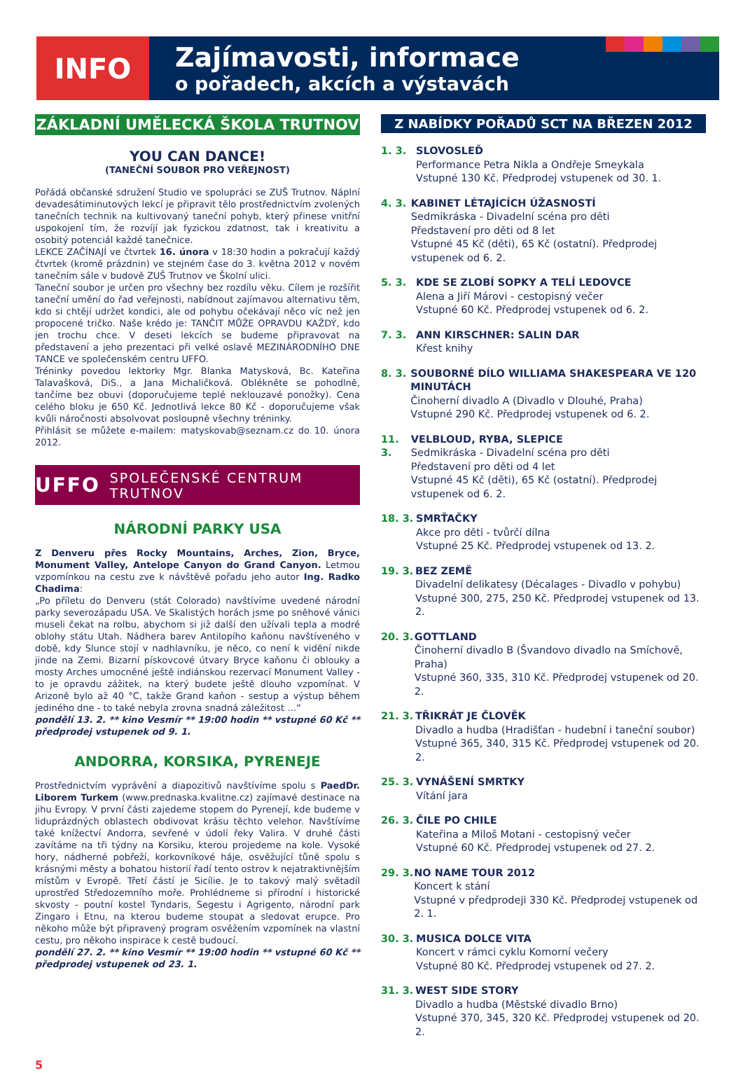INFO
Zajímavosti, informace
o pořadech, akcích a výstavách
ZÁKLADNÍ UMĚLECKÁ ŠKOLA TRUTNOV
YOU CAN DANCE!
(TANEČNÍ SOUBOR PRO VEŘEJNOST)
Pořádá občanské sdružení Studio ve spolupráci se ZUŠ Trutnov. Náplní devadesátiminutových lekcí je připravit tělo prostřednictvím zvolených tanečních technik na kultivovaný taneční pohyb, který přinese vnitřní uspokojení tím, že rozvíjí jak fyzickou zdatnost, tak i kreativitu a osobitý potenciál každé tanečnice.
LEKCE ZAČÍNAJÍ ve čtvrtek 16. února v 18:30 hodin a pokračují každý čtvrtek (kromě prázdnin) ve stejném čase do 3. května 2012 v novém tanečním sále v budově ZUŠ Trutnov ve Školní ulici.
Taneční soubor je určen pro všechny bez rozdílu věku. Cílem je rozšířit taneční umění do řad veřejnosti, nabídnout zajímavou alternativu těm, kdo si chtějí udržet kondici, ale od pohybu očekávají něco víc než jen propocené tričko. Naše krédo je: TANČIT MŮŽE OPRAVDU KAŽDÝ, kdo jen trochu chce. V deseti lekcích se budeme připravovat na představení a jeho prezentaci při velké oslavě MEZINÁRODNÍHO DNE TANCE ve společenském centru UFFO.
Tréninky povedou lektorky Mgr. Blanka Matysková, Bc. Kateřina Talavašková, DiS., a Jana Michaličková. Oblékněte se pohodlně, tančíme bez obuvi (doporučujeme teplé neklouzavé ponožky). Cena celého bloku je 650 Kč. Jednotlivá lekce 80 Kč - doporučujeme však kvůli náročnosti absolvovat posloupně všechny tréninky.
Přihlásit se můžete e-mailem: matyskovab@seznam.cz do 10. února 2012.
UFFO SPOLEČENSKÉ CENTRUM TRUTNOV
NÁRODNÍ PARKY USA
Z Denveru přes Rocky Mountains, Arches, Zion, Bryce, Monument Valley, Antelope Canyon do Grand Canyon. Letmou vzpomínkou na cestu zve k návštěvě pořadu jeho autor Ing. Radko Chadima:
„Po příletu do Denveru (stát Colorado) navštívíme uvedené národní parky severozápadu USA. Ve Skalistých horách jsme po sněhové vánici museli čekat na rolbu, abychom si již další den užívali teplа a modré oblohy státu Utah. Nádhera barev Antilopího kaňonu navštíveného v době, kdy Slunce stojí v nadhlavníku, je něco, co není k vidění nikde jinde na Zemi. Bizarní pískovcové útvary Bryce kaňonu či oblouky a mosty Arches umocněné ještě indiánskou rezervací Monument Valley - to je opravdu zážitek, na který budete ještě dlouho vzpomínat. V Arizoně bylo až 40 °C, takže Grand kaňon - sestup a výstup během jediného dne - to také nebyla zrovna snadná záležitost …“
pondělí 13. 2. ** kino Vesmír ** 19:00 hodin ** vstupné 60 Kč ** předprodej vstupenek od 9. 1.
ANDORRA, KORSIKA, PYRENEJE
Prostřednictvím vyprávění a diapozitivů navštívíme spolu s PaedDr. Liborem Turkem (www.prednaska.kvalitne.cz) zajímavé destinace na jihu Evropy. V první části zajedeme stopem do Pyrenejí, kde budeme v liduprázdných oblastech obdivovat krásu těchto velehor. Navštívíme také knížectví Andorra, sevřené v údolí řeky Valira. V druhé části zavítáme na tři týdny na Korsiku, kterou projedeme na kole. Vysoké hory, nádherné pobřeží, korkovníkové háje, osvěžující tůně spolu s krásnými městy a bohatou historií řadí tento ostrov k nejatraktivnějším místům v Evropě. Třetí částí je Sicílie. Je to takový malý světadíl uprostřed Středozemního moře. Prohlédneme si přírodní i historické skvosty - poutní kostel Tyndaris, Segestu i Agrigento, národní park Zingaro i Etnu, na kterou budeme stoupat a sledovat erupce. Pro někoho může být připravený program osvěžením vzpomínek na vlastní cestu, pro někoho inspirace k cestě budoucí.
pondělí 27. 2. ** kino Vesmír ** 19:00 hodin ** vstupné 60 Kč ** předprodej vstupenek od 23. 1.
Z NABÍDKY POŘADŮ SCT NA BŘEZEN 2012
1. 3. SLOVOSLEĎ
Performance Petra Nikla a Ondřeje Smeykala
Vstupné 130 Kč. Předprodej vstupenek od 30. 1.
4. 3. KABINET LÉTAJÍCÍCH ÚŽASNOSTÍ
Sedmikráska - Divadelní scéna pro děti
Představení pro děti od 8 let
Vstupné 45 Kč (děti), 65 Kč (ostatní). Předprodej vstupenek od 6. 2.
5. 3. KDE SE ZLOBÍ SOPKY A TELÍ LEDOVCE
Alena a Jiří Márovi - cestopisný večer
Vstupné 60 Kč. Předprodej vstupenek od 6. 2.
7. 3. ANN KIRSCHNER: SALIN DAR
Křest knihy
8. 3. SOUBORNÉ DÍLO WILLIAMA SHAKESPEARA VE 120 MINUTÁCH
Činoherní divadlo A (Divadlo v Dlouhé, Praha)
Vstupné 290 Kč. Předprodej vstupenek od 6. 2.
11. 3.
VELBLOUD, RYBA, SLEPICE
Sedmikráska - Divadelní scéna pro děti
Představení pro děti od 4 let
Vstupné 45 Kč (děti), 65 Kč (ostatní). Předprodej vstupenek od 6. 2.
18. 3.
SMRŤAČKY
Akce pro děti - tvůrčí dílna
Vstupné 25 Kč. Předprodej vstupenek od 13. 2.
19. 3.
BEZ ZEMĚ
Divadelní delikatesy (Décalages - Divadlo v pohybu)
Vstupné 300, 275, 250 Kč. Předprodej vstupenek od 13. 2.
20. 3.
GOTTLAND
Činoherní divadlo B (Švandovo divadlo na Smíchově, Praha)
Vstupné 360, 335, 310 Kč. Předprodej vstupenek od 20. 2.
21. 3.
TŘIKRÁT JE ČLOVĚK
Divadlo a hudba (Hradišťan - hudební i taneční soubor)
Vstupné 365, 340, 315 Kč. Předprodej vstupenek od 20. 2.
25. 3.
VYNÁŠENÍ SMRTKY
Vítání jara
26. 3.
ČILE PO CHILE
Kateřina a Miloš Motani - cestopisný večer
Vstupné 60 Kč. Předprodej vstupenek od 27. 2.
29. 3.
NO NAME TOUR 2012
Koncert k stání
Vstupné v předprodeji 330 Kč. Předprodej vstupenek od 2. 1.
30. 3.
MUSICA DOLCE VITA
Koncert v rámci cyklu Komorní večery
Vstupné 80 Kč. Předprodej vstupenek od 27. 2.
31. 3.
WEST SIDE STORY
Divadlo a hudba (Městské divadlo Brno)
Vstupné 370, 345, 320 Kč. Předprodej vstupenek od 20. 2.
5